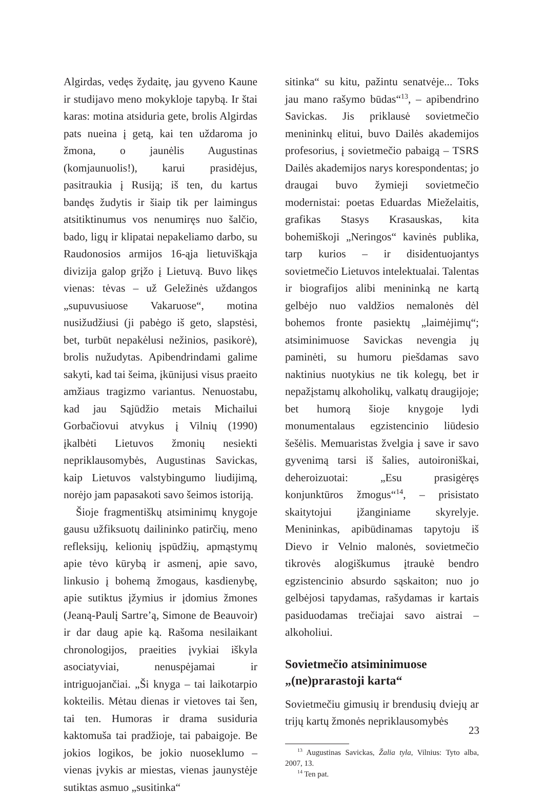Algirdas, vedęs žydaitę, jau gyveno Kaune ir studijavo meno mokykloje tapybą. Ir štai karas: motina atsiduria gete, brolis Algirdas pats nueina į getą, kai ten uždaroma jo žmona, o jaunėlis Augustinas (komjaunuolis!), karui prasidėjus, pasitraukia į Rusiją; iš ten, du kartus bandęs žudytis ir šiaip tik per laimingus atsitiktinumus vos nenumiręs nuo šalčio, bado, ligų ir klipatai nepakeliamo darbo, su Raudonosios armijos 16-ąja lietuviškąja divizija galop grįžo į Lietuvą. Buvo likęs vienas: tėvas – už Geležinės uždangos „supuvusiuose Vakaruose“, motina nusižudžiusi (ji pabėgo iš geto, slapstėsi, bet, turbūt nepakėlusi nežinios, pasikorė), brolis nužudytas. Apibendrindami galime sakyti, kad tai šeima, įkūnijusi visus praeito amžiaus tragizmo variantus. Nenuostabu, kad jau Sąjūdžio metais Michailui Gorbačiovui atvykus į Vilnių (1990) įkalbėti Lietuvos žmonių nesiekti nepriklausomybės, Augustinas Savickas, kaip Lietuvos valstybingumo liudijimą, norėjo jam papasakoti savo šeimos istoriją.
Šioje fragmentiškų atsiminimų knygoje gausu užfiksuotų dailininko patirčių, meno refleksijų, kelionių įspūdžių, apmąstymų apie tėvo kūrybą ir asmenį, apie savo, linkusio į bohemą žmogaus, kasdienybę, apie sutiktus įžymius ir įdomius žmones (Jeaną-Paulį Sartre’ą, Simone de Beauvoir) ir dar daug apie ką. Rašoma nesilaikant chronologijos, praeities įvykiai iškyla asociatyviai, nenuspėjamai ir intriguojančiai. „Ši knyga – tai laikotarpio kokteilis. Mėtau dienas ir vietoves tai šen, tai ten. Humoras ir drama susiduria kaktomuša tai pradžioje, tai pabaigoje. Be jokios logikos, be jokio nuoseklumo – vienas įvykis ar miestas, vienas jaunystėje sutiktas asmuo „susitinka“
sitinka“ su kitu, pažintu senatvėje... Toks jau mano rašymo būdas“<sup>13</sup>, – apibendrino Savickas. Jis priklausė sovietmečio menininkų elitui, buvo Dailės akademijos profesorius, į sovietmečio pabaigą – TSRS Dailės akademijos narys korespondentas; jo draugai buvo žymieji sovietmečio modernistai: poetas Eduardas Mieželaitis, grafikas Stasys Krasauskas, kita bohemiškoji „Neringos“ kavinės publika, tarp kurios – ir disidentuojantys sovietmečio Lietuvos intelektualai. Talentas ir biografijos alibi menininką ne kartą gelbėjo nuo valdžios nemalonės dėl bohemos fronte pasiektų „laimėjimų“; atsiminimuose Savickas nevengia jų paminėti, su humoru piešdamas savo naktinius nuotykius ne tik kolegų, bet ir nepažįstamų alkoholikų, valkatų draugijoje; bet humorą šioje knygoje lydi monumentalaus egzistencinio liūdesio šešėlis. Memuaristas žvelgia į save ir savo gyvenimą tarsi iš šalies, autoironiškai, deheroizuotai: „Esu prasigėręs konjunktūros žmogus“<sup>14</sup>, – prisistato skaitytojui įžanginiame skyrelyje. Menininkas, apibūdinamas tapytoju iš Dievo ir Velnio malonės, sovietmečio tikrovės alogiškumus įtraukė bendro egzistencinio absurdo sąskaiton; nuo jo gelbėjosi tapydamas, rašydamas ir kartais pasiduodamas trečiajai savo aistrai – alkoholiui.
Sovietmečio atsiminimuose „(ne)prarastoji karta“
Sovietmečiu gimusių ir brendusių dviejų ar trijų kartų žmonės nepriklausomybės
<sup>13</sup> Augustinas Savickas, Žalia tyla, Vilnius: Tyto alba, 2007, 13.
<sup>14</sup> Ten pat.
23